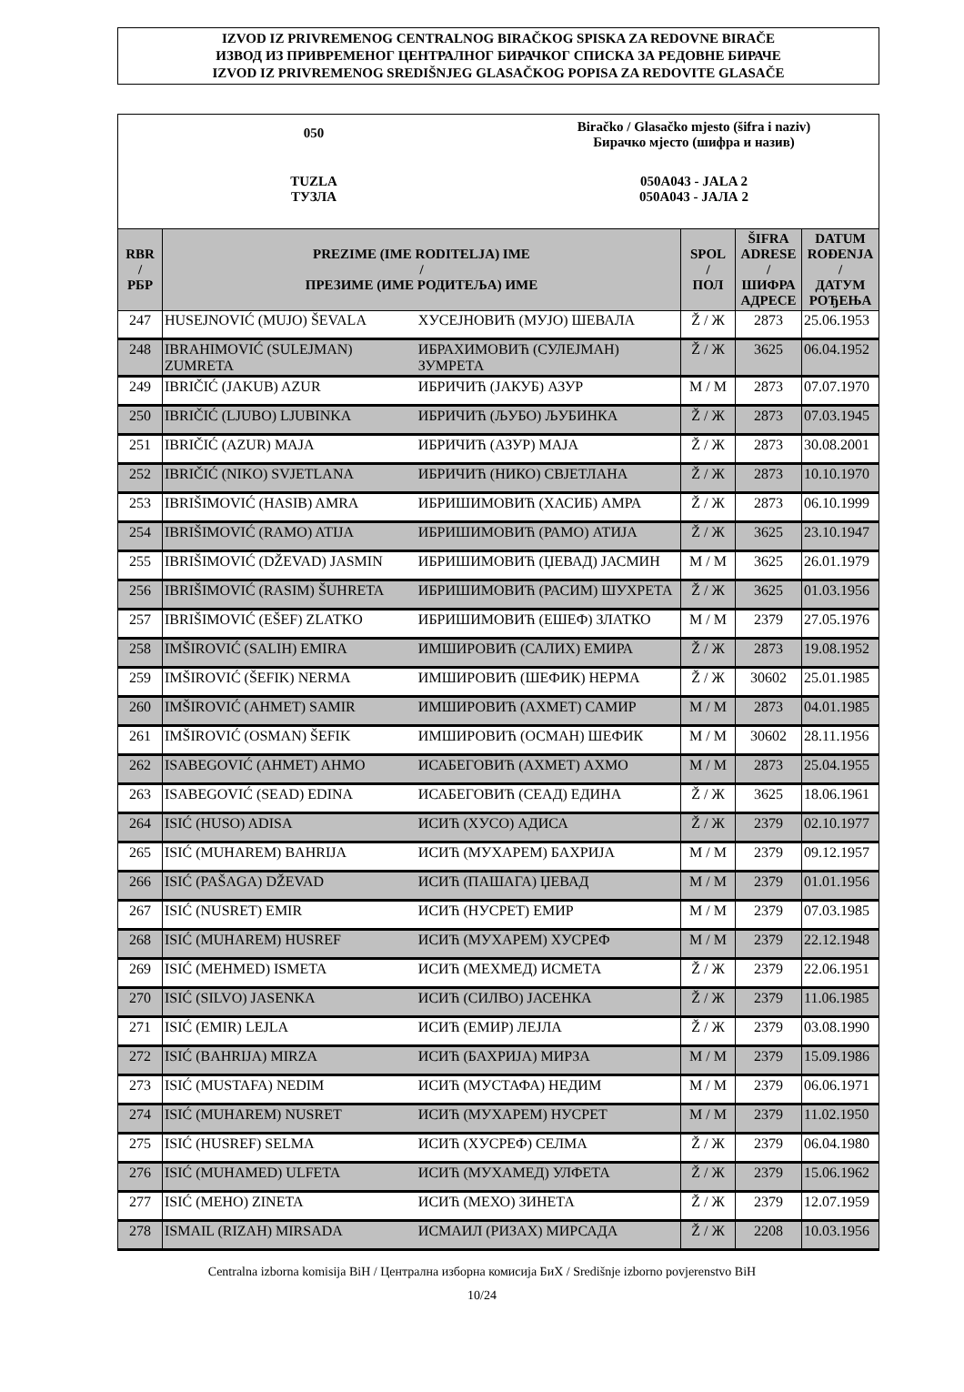IZVOD IZ PRIVREMENOG CENTRALNOG BIRAČKOG SPISKA ZA REDOVNE BIRAČE
ИЗВОД ИЗ ПРИВРЕМЕНОГ ЦЕНТРАЛНОГ БИРАЧКОГ СПИСКА ЗА РЕДОВНЕ БИРАЧЕ
IZVOD IZ PRIVREMENOG SREDIŠNJEG GLASAČKOG POPISA ZA REDOVITE GLASAČE
050
Biračko / Glasačko mjesto (šifra i naziv)
Бирачко мјесто (шифра и назив)
TUZLA
ТУЗЛА
050A043 - JALA 2
050A043 - ЈАЛА 2
| RBR / РБР | PREZIME (IME RODITELJA) IME / ПРЕЗИМЕ (ИМЕ РОДИТЕЉА) ИМЕ | | SPOL / ПОЛ | ŠIFRA ADRESE / ШИФРА АДРЕСЕ | DATUM ROĐENJA / ДАТУМ РОЂЕЊА |
| --- | --- | --- | --- | --- | --- |
| 247 | HUSEJNOVIĆ (MUJO) ŠEVALA | ХУСЕЈНОВИЋ (МУЈО) ШЕВАЛА | Ž / Ж | 2873 | 25.06.1953 |
| 248 | IBRAHIMOVIĆ (SULEJMAN) ZUMRETA | ИБРАХИМОВИЋ (СУЛЕЈМАН) ЗУМРЕТА | Ž / Ж | 3625 | 06.04.1952 |
| 249 | IBRIČIĆ (JAKUB) AZUR | ИБРИЧИЋ (ЈАКУБ) АЗУР | M / М | 2873 | 07.07.1970 |
| 250 | IBRIČIĆ (LJUBO) LJUBINKA | ИБРИЧИЋ (ЉУБО) ЉУБИНКА | Ž / Ж | 2873 | 07.03.1945 |
| 251 | IBRIČIĆ (AZUR) MAJA | ИБРИЧИЋ (АЗУР) МАЈА | Ž / Ж | 2873 | 30.08.2001 |
| 252 | IBRIČIĆ (NIKO) SVJETLANA | ИБРИЧИЋ (НИКО) СВЈЕТЛАНА | Ž / Ж | 2873 | 10.10.1970 |
| 253 | IBRIŠIMOVIĆ (HASIB) AMRA | ИБРИШИМОВИЋ (ХАСИБ) АМРА | Ž / Ж | 2873 | 06.10.1999 |
| 254 | IBRIŠIMOVIĆ (RAMO) ATIJA | ИБРИШИМОВИЋ (РАМО) АТИЈА | Ž / Ж | 3625 | 23.10.1947 |
| 255 | IBRIŠIMOVIĆ (DŽEVAD) JASMIN | ИБРИШИМОВИЋ (ЏЕВАД) ЈАСМИН | M / М | 3625 | 26.01.1979 |
| 256 | IBRIŠIMOVIĆ (RASIM) ŠUHRETA | ИБРИШИМОВИЋ (РАСИМ) ШУХРЕТА | Ž / Ж | 3625 | 01.03.1956 |
| 257 | IBRIŠIMOVIĆ (EŠEF) ZLATKO | ИБРИШИМОВИЋ (ЕШЕФ) ЗЛАТКО | M / М | 2379 | 27.05.1976 |
| 258 | IMŠIROVIĆ (SALIH) EMIRA | ИМШИРОВИЋ (САЛИХ) ЕМИРА | Ž / Ж | 2873 | 19.08.1952 |
| 259 | IMŠIROVIĆ (ŠEFIK) NERMA | ИМШИРОВИЋ (ШЕФИК) НЕРМА | Ž / Ж | 30602 | 25.01.1985 |
| 260 | IMŠIROVIĆ (AHMET) SAMIR | ИМШИРОВИЋ (АХМЕТ) САМИР | M / М | 2873 | 04.01.1985 |
| 261 | IMŠIROVIĆ (OSMAN) ŠEFIK | ИМШИРОВИЋ (ОСМАН) ШЕФИК | M / М | 30602 | 28.11.1956 |
| 262 | ISABEGOVIĆ (AHMET) AHMO | ИСАБЕГОВИЋ (АХМЕТ) АХМО | M / М | 2873 | 25.04.1955 |
| 263 | ISABEGOVIĆ (SEAD) EDINA | ИСАБЕГОВИЋ (СЕАД) ЕДИНА | Ž / Ж | 3625 | 18.06.1961 |
| 264 | ISIĆ (HUSO) ADISA | ИСИЋ (ХУСО) АДИСА | Ž / Ж | 2379 | 02.10.1977 |
| 265 | ISIĆ (MUHAREM) BAHRIJA | ИСИЋ (МУХАРЕМ) БАХРИЈА | M / М | 2379 | 09.12.1957 |
| 266 | ISIĆ (PAŠAGA) DŽEVAD | ИСИЋ (ПАШАГА) ЏЕВАД | M / М | 2379 | 01.01.1956 |
| 267 | ISIĆ (NUSRET) EMIR | ИСИЋ (НУСРЕТ) ЕМИР | M / М | 2379 | 07.03.1985 |
| 268 | ISIĆ (MUHAREM) HUSREF | ИСИЋ (МУХАРЕМ) ХУСРЕФ | M / М | 2379 | 22.12.1948 |
| 269 | ISIĆ (MEHMED) ISMETA | ИСИЋ (МЕХМЕД) ИСМЕТА | Ž / Ж | 2379 | 22.06.1951 |
| 270 | ISIĆ (SILVO) JASENKA | ИСИЋ (СИЛВО) ЈАСЕНКА | Ž / Ж | 2379 | 11.06.1985 |
| 271 | ISIĆ (EMIR) LEJLA | ИСИЋ (ЕМИР) ЛЕЈЛА | Ž / Ж | 2379 | 03.08.1990 |
| 272 | ISIĆ (BAHRIJA) MIRZA | ИСИЋ (БАХРИЈА) МИРЗА | M / М | 2379 | 15.09.1986 |
| 273 | ISIĆ (MUSTAFA) NEDIM | ИСИЋ (МУСТАФА) НЕДИМ | M / М | 2379 | 06.06.1971 |
| 274 | ISIĆ (MUHAREM) NUSRET | ИСИЋ (МУХАРЕМ) НУСРЕТ | M / М | 2379 | 11.02.1950 |
| 275 | ISIĆ (HUSREF) SELMA | ИСИЋ (ХУСРЕФ) СЕЛМА | Ž / Ж | 2379 | 06.04.1980 |
| 276 | ISIĆ (MUHAMED) ULFETA | ИСИЋ (МУХАМЕД) УЛФЕТА | Ž / Ж | 2379 | 15.06.1962 |
| 277 | ISIĆ (MEHO) ZINETA | ИСИЋ (МЕХО) ЗИНЕТА | Ž / Ж | 2379 | 12.07.1959 |
| 278 | ISMAIL (RIZAH) MIRSADA | ИСМАИЛ (РИЗАХ) МИРСАДА | Ž / Ж | 2208 | 10.03.1956 |
Centralna izborna komisija BiH / Централна изборна комисија БиХ / Središnje izborno povjerenstvo BiH
10/24